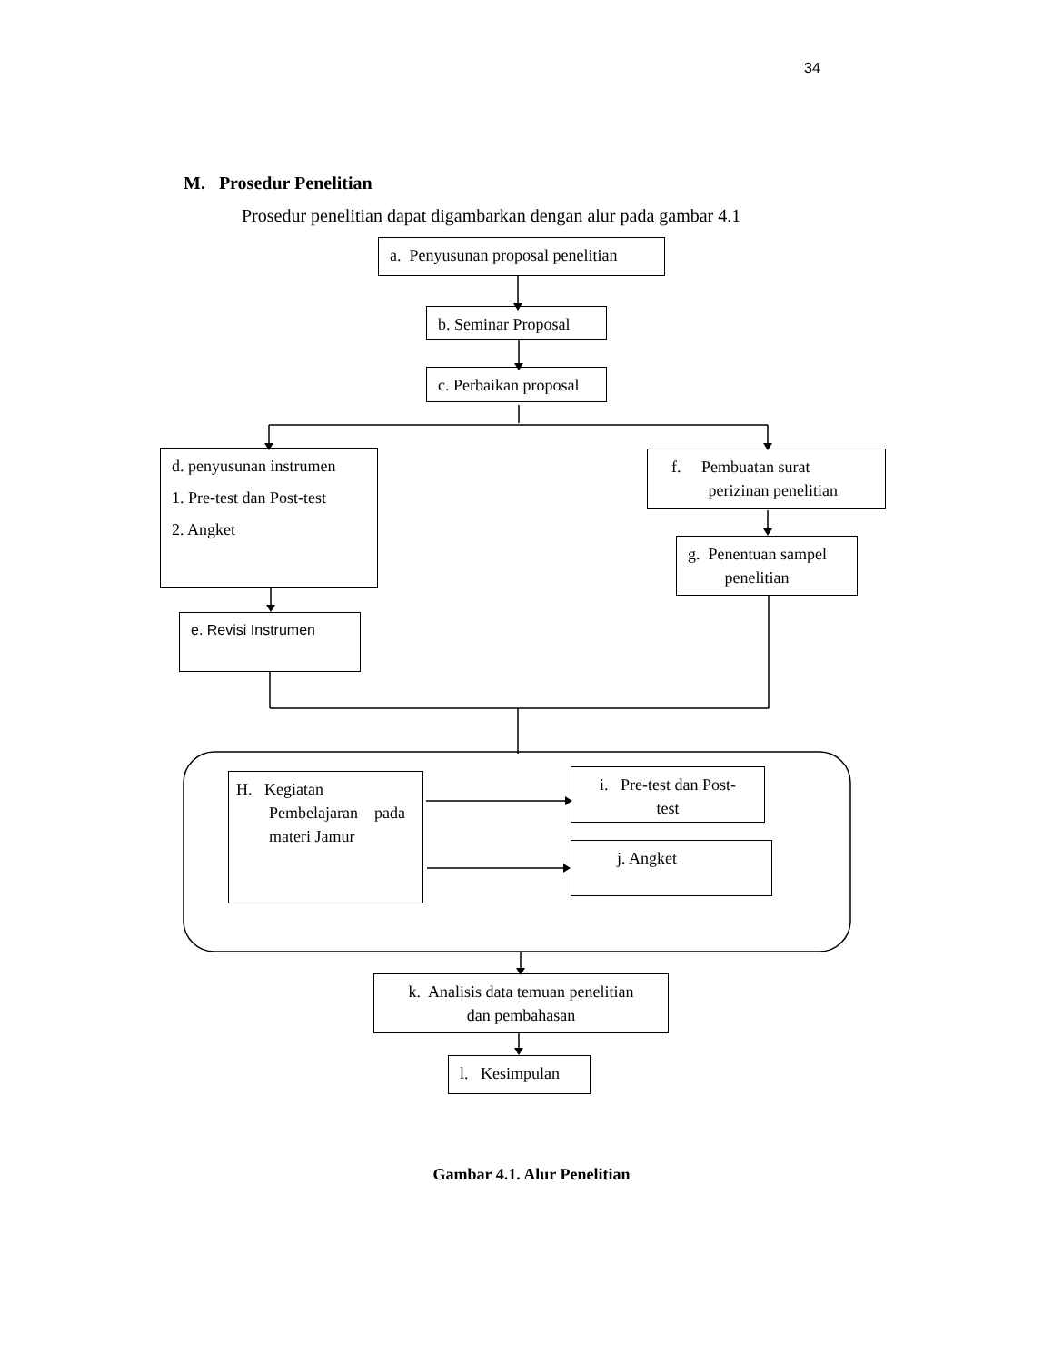34
M. Prosedur Penelitian
Prosedur penelitian dapat digambarkan dengan alur pada gambar 4.1
a. Penyusunan proposal penelitian
b. Seminar Proposal
c. Perbaikan proposal
d. penyusunan instrumen
1. Pre-test dan Post-test
2. Angket
e. Revisi Instrumen
f. Pembuatan surat
perizinan penelitian
g. Penentuan sampel
penelitian
H. Kegiatan
Pembelajaran pada
materi Jamur
i. Pre-test dan Post-
test
j. Angket
k. Analisis data temuan penelitian
dan pembahasan
l. Kesimpulan
Gambar 4.1. Alur Penelitian